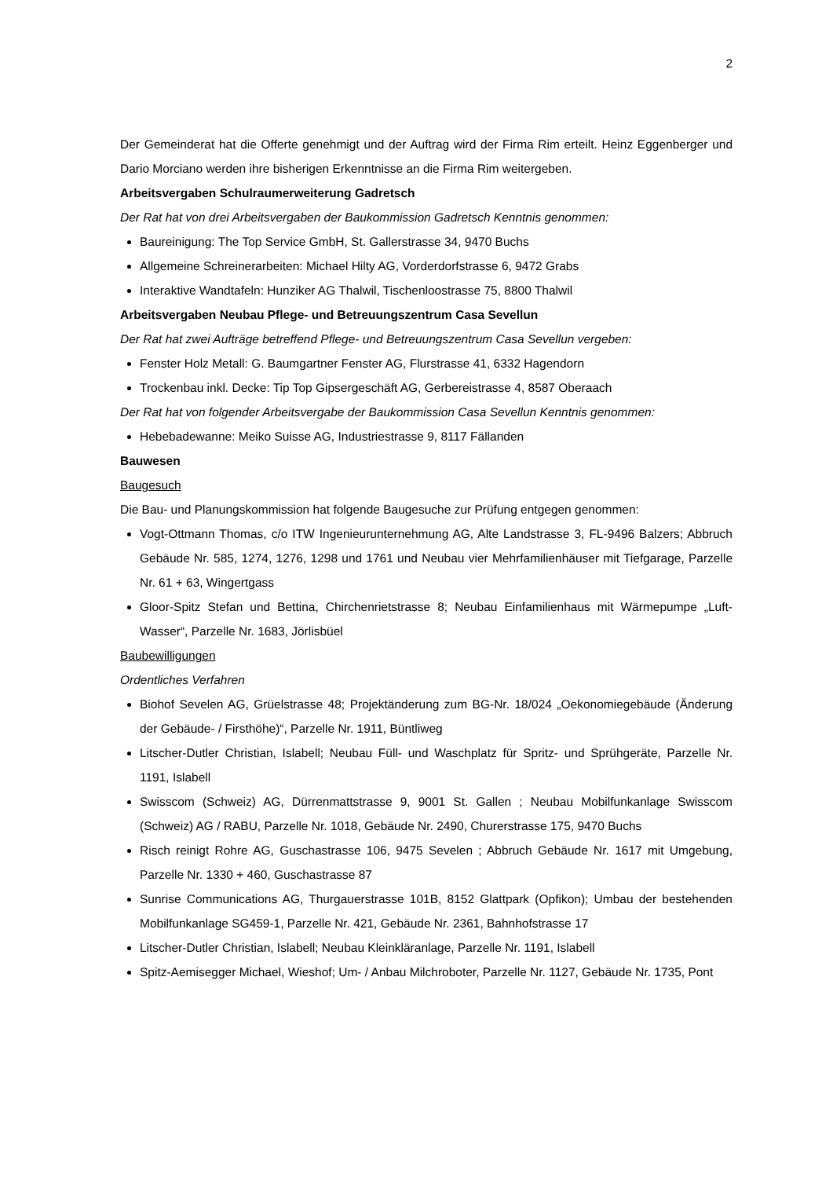2
Der Gemeinderat hat die Offerte genehmigt und der Auftrag wird der Firma Rim erteilt. Heinz Eggenberger und Dario Morciano werden ihre bisherigen Erkenntnisse an die Firma Rim weitergeben.
Arbeitsvergaben Schulraumerweiterung Gadretsch
Der Rat hat von drei Arbeitsvergaben der Baukommission Gadretsch Kenntnis genommen:
Baureinigung: The Top Service GmbH, St. Gallerstrasse 34, 9470 Buchs
Allgemeine Schreinerarbeiten: Michael Hilty AG, Vorderdorfstrasse 6, 9472 Grabs
Interaktive Wandtafeln: Hunziker AG Thalwil, Tischenloostrasse 75, 8800 Thalwil
Arbeitsvergaben Neubau Pflege- und Betreuungszentrum Casa Sevellun
Der Rat hat zwei Aufträge betreffend Pflege- und Betreuungszentrum Casa Sevellun vergeben:
Fenster Holz Metall: G. Baumgartner Fenster AG, Flurstrasse 41, 6332 Hagendorn
Trockenbau inkl. Decke: Tip Top Gipsergeschäft AG, Gerbereistrasse 4, 8587 Oberaach
Der Rat hat von folgender Arbeitsvergabe der Baukommission Casa Sevellun Kenntnis genommen:
Hebebadewanne: Meiko Suisse AG, Industriestrasse 9, 8117 Fällanden
Bauwesen
Baugesuch
Die Bau- und Planungskommission hat folgende Baugesuche zur Prüfung entgegen genommen:
Vogt-Ottmann Thomas, c/o ITW Ingenieurunternehmung AG, Alte Landstrasse 3, FL-9496 Balzers; Abbruch Gebäude Nr. 585, 1274, 1276, 1298 und 1761 und Neubau vier Mehrfamilienhäuser mit Tiefgarage, Parzelle Nr. 61 + 63, Wingertgass
Gloor-Spitz Stefan und Bettina, Chirchenrietstrasse 8; Neubau Einfamilienhaus mit Wärmepumpe „Luft-Wasser“, Parzelle Nr. 1683, Jörlisbüel
Baubewilligungen
Ordentliches Verfahren
Biohof Sevelen AG, Grüelstrasse 48; Projektänderung zum BG-Nr. 18/024 „Oekonomiegebäude (Änderung der Gebäude- / Firsthöhe)“, Parzelle Nr. 1911, Büntliweg
Litscher-Dutler Christian, Islabell; Neubau Füll- und Waschplatz für Spritz- und Sprühgeräte, Parzelle Nr. 1191, Islabell
Swisscom (Schweiz) AG, Dürrenmattstrasse 9, 9001 St. Gallen ; Neubau Mobilfunkanlage Swisscom (Schweiz) AG / RABU, Parzelle Nr. 1018, Gebäude Nr. 2490, Churerstrasse 175, 9470 Buchs
Risch reinigt Rohre AG, Guschastrasse 106, 9475 Sevelen ; Abbruch Gebäude Nr. 1617 mit Umgebung, Parzelle Nr. 1330 + 460, Guschastrasse 87
Sunrise Communications AG, Thurgauerstrasse 101B, 8152 Glattpark (Opfikon); Umbau der bestehenden Mobilfunkanlage SG459-1, Parzelle Nr. 421, Gebäude Nr. 2361, Bahnhofstrasse 17
Litscher-Dutler Christian, Islabell; Neubau Kleinkläranlage, Parzelle Nr. 1191, Islabell
Spitz-Aemisegger Michael, Wieshof; Um- / Anbau Milchroboter, Parzelle Nr. 1127, Gebäude Nr. 1735, Pont